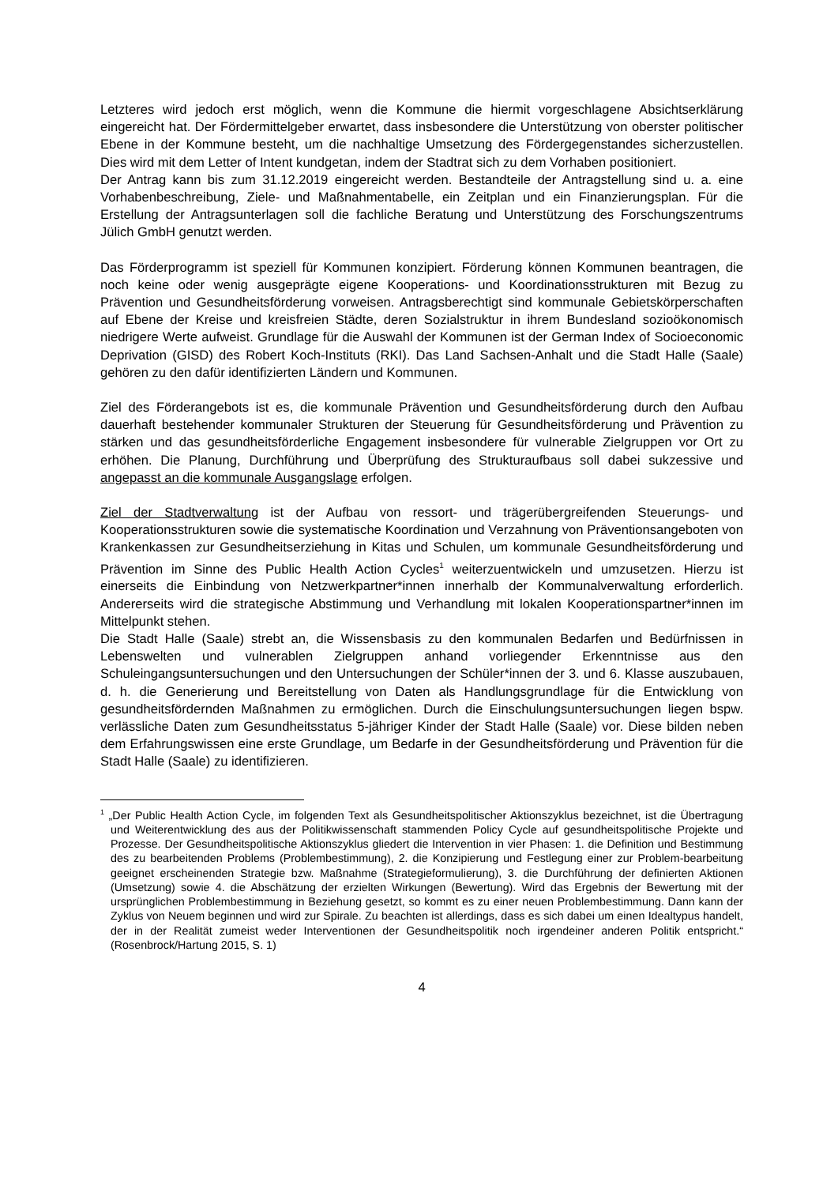Letzteres wird jedoch erst möglich, wenn die Kommune die hiermit vorgeschlagene Absichtserklärung eingereicht hat. Der Fördermittelgeber erwartet, dass insbesondere die Unterstützung von oberster politischer Ebene in der Kommune besteht, um die nachhaltige Umsetzung des Fördergegenstandes sicherzustellen. Dies wird mit dem Letter of Intent kundgetan, indem der Stadtrat sich zu dem Vorhaben positioniert.
Der Antrag kann bis zum 31.12.2019 eingereicht werden. Bestandteile der Antragstellung sind u. a. eine Vorhabenbeschreibung, Ziele- und Maßnahmentabelle, ein Zeitplan und ein Finanzierungsplan. Für die Erstellung der Antragsunterlagen soll die fachliche Beratung und Unterstützung des Forschungszentrums Jülich GmbH genutzt werden.
Das Förderprogramm ist speziell für Kommunen konzipiert. Förderung können Kommunen beantragen, die noch keine oder wenig ausgeprägte eigene Kooperations- und Koordinationsstrukturen mit Bezug zu Prävention und Gesundheitsförderung vorweisen. Antragsberechtigt sind kommunale Gebietskörperschaften auf Ebene der Kreise und kreisfreien Städte, deren Sozialstruktur in ihrem Bundesland sozioökonomisch niedrigere Werte aufweist. Grundlage für die Auswahl der Kommunen ist der German Index of Socioeconomic Deprivation (GISD) des Robert Koch-Instituts (RKI). Das Land Sachsen-Anhalt und die Stadt Halle (Saale) gehören zu den dafür identifizierten Ländern und Kommunen.
Ziel des Förderangebots ist es, die kommunale Prävention und Gesundheitsförderung durch den Aufbau dauerhaft bestehender kommunaler Strukturen der Steuerung für Gesundheitsförderung und Prävention zu stärken und das gesundheitsförderliche Engagement insbesondere für vulnerable Zielgruppen vor Ort zu erhöhen. Die Planung, Durchführung und Überprüfung des Strukturaufbaus soll dabei sukzessive und angepasst an die kommunale Ausgangslage erfolgen.
Ziel der Stadtverwaltung ist der Aufbau von ressort- und trägerübergreifenden Steuerungs- und Kooperationsstrukturen sowie die systematische Koordination und Verzahnung von Präventionsangeboten von Krankenkassen zur Gesundheitserziehung in Kitas und Schulen, um kommunale Gesundheitsförderung und Prävention im Sinne des Public Health Action Cycles<sup>1</sup> weiterzuentwickeln und umzusetzen. Hierzu ist einerseits die Einbindung von Netzwerkpartner*innen innerhalb der Kommunalverwaltung erforderlich. Andererseits wird die strategische Abstimmung und Verhandlung mit lokalen Kooperationspartner*innen im Mittelpunkt stehen.
Die Stadt Halle (Saale) strebt an, die Wissensbasis zu den kommunalen Bedarfen und Bedürfnissen in Lebenswelten und vulnerablen Zielgruppen anhand vorliegender Erkenntnisse aus den Schuleingangsuntersuchungen und den Untersuchungen der Schüler*innen der 3. und 6. Klasse auszubauen, d. h. die Generierung und Bereitstellung von Daten als Handlungsgrundlage für die Entwicklung von gesundheitsfördernden Maßnahmen zu ermöglichen. Durch die Einschulungsuntersuchungen liegen bspw. verlässliche Daten zum Gesundheitsstatus 5-jähriger Kinder der Stadt Halle (Saale) vor. Diese bilden neben dem Erfahrungswissen eine erste Grundlage, um Bedarfe in der Gesundheitsförderung und Prävention für die Stadt Halle (Saale) zu identifizieren.
<sup>1</sup> „Der Public Health Action Cycle, im folgenden Text als Gesundheitspolitischer Aktionszyklus bezeichnet, ist die Übertragung und Weiterentwicklung des aus der Politikwissenschaft stammenden Policy Cycle auf gesundheitspolitische Projekte und Prozesse. Der Gesundheitspolitische Aktionszyklus gliedert die Intervention in vier Phasen: 1. die Definition und Bestimmung des zu bearbeitenden Problems (Problembestimmung), 2. die Konzipierung und Festlegung einer zur Problem-bearbeitung geeignet erscheinenden Strategie bzw. Maßnahme (Strategieformulierung), 3. die Durchführung der definierten Aktionen (Umsetzung) sowie 4. die Abschätzung der erzielten Wirkungen (Bewertung). Wird das Ergebnis der Bewertung mit der ursprünglichen Problembestimmung in Beziehung gesetzt, so kommt es zu einer neuen Problembestimmung. Dann kann der Zyklus von Neuem beginnen und wird zur Spirale. Zu beachten ist allerdings, dass es sich dabei um einen Idealtypus handelt, der in der Realität zumeist weder Interventionen der Gesundheitspolitik noch irgendeiner anderen Politik entspricht.“ (Rosenbrock/Hartung 2015, S. 1)
4